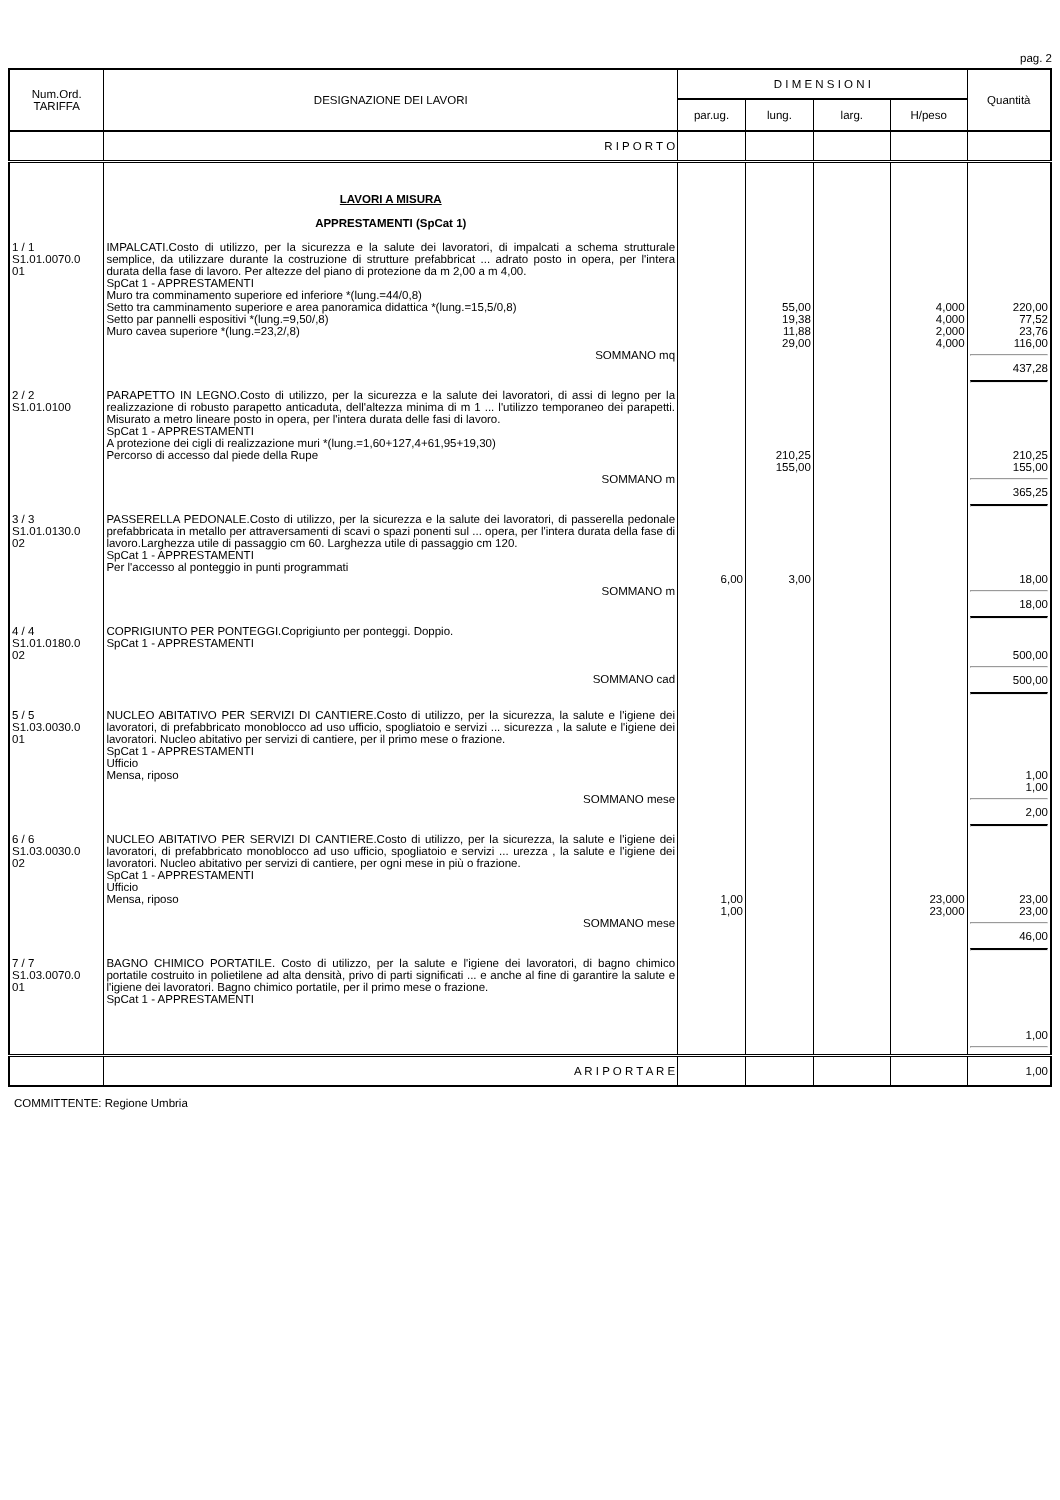pag. 2
| Num.Ord. TARIFFA | DESIGNAZIONE DEI LAVORI | D I M E N S I O N I | | | | Quantità |
| --- | --- | --- | --- | --- | --- | --- |
| | | par.ug. | lung. | larg. | H/peso | |
| | R I P O R T O | | | | | |
| | LAVORI A MISURA APPRESTAMENTI (SpCat 1) | | | | | |
| 1 / 1 S1.01.0070.0 01 | IMPALCATI.Costo di utilizzo, per la sicurezza e la salute dei lavoratori, di impalcati a schema strutturale semplice, da utilizzare durante la costruzione di strutture prefabbricat ... adrato posto in opera, per l'intera durata della fase di lavoro. Per altezze del piano di protezione da m 2,00 a m 4,00. SpCat 1 - APPRESTAMENTI Muro tra comminamento superiore ed inferiore *(lung.=44/0,8) Setto tra camminamento superiore e area panoramica didattica *(lung.=15,5/0,8) Setto par pannelli espositivi *(lung.=9,50/,8) Muro cavea superiore *(lung.=23,2/,8) SOMMANO mq | | 55,00 19,38 11,88 29,00 | | 4,000 4,000 2,000 4,000 | 220,00 77,52 23,76 116,00 437,28 |
| 2 / 2 S1.01.0100 | PARAPETTO IN LEGNO.Costo di utilizzo, per la sicurezza e la salute dei lavoratori, di assi di legno per la realizzazione di robusto parapetto anticaduta, dell'altezza minima di m 1 ... l'utilizzo temporaneo dei parapetti. Misurato a metro lineare posto in opera, per l'intera durata delle fasi di lavoro. SpCat 1 - APPRESTAMENTI A protezione dei cigli di realizzazione muri *(lung.=1,60+127,4+61,95+19,30) Percorso di accesso dal piede della Rupe SOMMANO m | | 210,25 155,00 | | | 210,25 155,00 365,25 |
| 3 / 3 S1.01.0130.0 02 | PASSERELLA PEDONALE.Costo di utilizzo, per la sicurezza e la salute dei lavoratori, di passerella pedonale prefabbricata in metallo per attraversamenti di scavi o spazi ponenti sul ... opera, per l'intera durata della fase di lavoro.Larghezza utile di passaggio cm 60. Larghezza utile di passaggio cm 120. SpCat 1 - APPRESTAMENTI Per l'accesso al ponteggio in punti programmati SOMMANO m | 6,00 | 3,00 | | | 18,00 18,00 |
| 4 / 4 S1.01.0180.0 02 | COPRIGIUNTO PER PONTEGGI.Coprigiunto per ponteggi. Doppio. SpCat 1 - APPRESTAMENTI SOMMANO cad | | | | | 500,00 500,00 |
| 5 / 5 S1.03.0030.0 01 | NUCLEO ABITATIVO PER SERVIZI DI CANTIERE.Costo di utilizzo, per la sicurezza, la salute e l'igiene dei lavoratori, di prefabbricato monoblocco ad uso ufficio, spogliatoio e servizi ... sicurezza , la salute e l'igiene dei lavoratori. Nucleo abitativo per servizi di cantiere, per il primo mese o frazione. SpCat 1 - APPRESTAMENTI Ufficio Mensa, riposo SOMMANO mese | | | | | 1,00 1,00 2,00 |
| 6 / 6 S1.03.0030.0 02 | NUCLEO ABITATIVO PER SERVIZI DI CANTIERE.Costo di utilizzo, per la sicurezza, la salute e l'igiene dei lavoratori, di prefabbricato monoblocco ad uso ufficio, spogliatoio e servizi ... urezza , la salute e l'igiene dei lavoratori. Nucleo abitativo per servizi di cantiere, per ogni mese in più o frazione. SpCat 1 - APPRESTAMENTI Ufficio Mensa, riposo SOMMANO mese | 1,00 1,00 | | | 23,000 23,000 | 23,00 23,00 46,00 |
| 7 / 7 S1.03.0070.0 01 | BAGNO CHIMICO PORTATILE. Costo di utilizzo, per la salute e l'igiene dei lavoratori, di bagno chimico portatile costruito in polietilene ad alta densità, privo di parti significati ... e anche al fine di garantire la salute e l'igiene dei lavoratori. Bagno chimico portatile, per il primo mese o frazione. SpCat 1 - APPRESTAMENTI | | | | | 1,00 |
| | A R I P O R T A R E | | | | | 1,00 |
COMMITTENTE: Regione Umbria